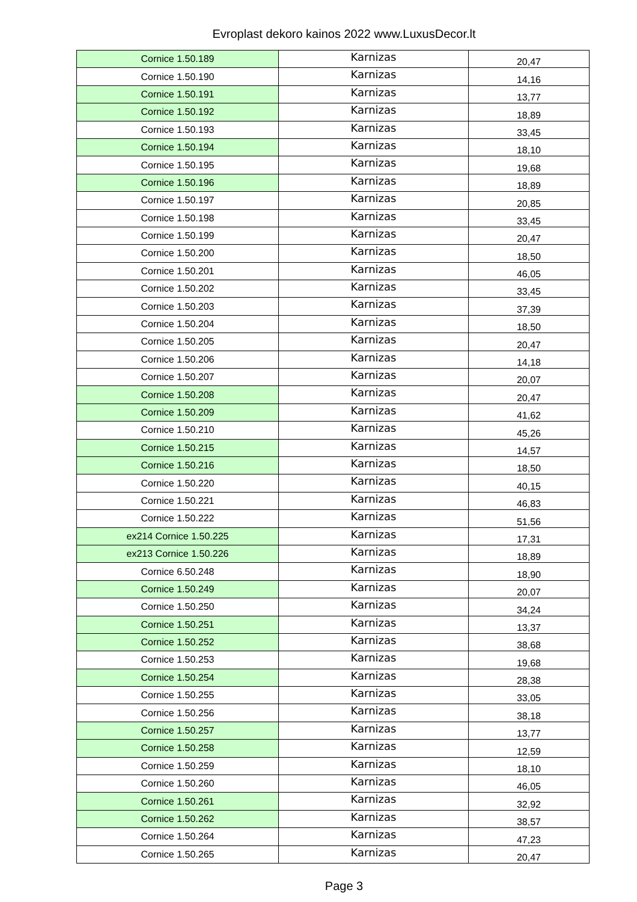Evroplast dekoro kainos 2022 www.LuxusDecor.lt
| Cornice 1.50.189 | Karnizas | 20,47 |
| Cornice 1.50.190 | Karnizas | 14,16 |
| Cornice 1.50.191 | Karnizas | 13,77 |
| Cornice 1.50.192 | Karnizas | 18,89 |
| Cornice 1.50.193 | Karnizas | 33,45 |
| Cornice 1.50.194 | Karnizas | 18,10 |
| Cornice 1.50.195 | Karnizas | 19,68 |
| Cornice 1.50.196 | Karnizas | 18,89 |
| Cornice 1.50.197 | Karnizas | 20,85 |
| Cornice 1.50.198 | Karnizas | 33,45 |
| Cornice 1.50.199 | Karnizas | 20,47 |
| Cornice 1.50.200 | Karnizas | 18,50 |
| Cornice 1.50.201 | Karnizas | 46,05 |
| Cornice 1.50.202 | Karnizas | 33,45 |
| Cornice 1.50.203 | Karnizas | 37,39 |
| Cornice 1.50.204 | Karnizas | 18,50 |
| Cornice 1.50.205 | Karnizas | 20,47 |
| Cornice 1.50.206 | Karnizas | 14,18 |
| Cornice 1.50.207 | Karnizas | 20,07 |
| Cornice 1.50.208 | Karnizas | 20,47 |
| Cornice 1.50.209 | Karnizas | 41,62 |
| Cornice 1.50.210 | Karnizas | 45,26 |
| Cornice 1.50.215 | Karnizas | 14,57 |
| Cornice 1.50.216 | Karnizas | 18,50 |
| Cornice 1.50.220 | Karnizas | 40,15 |
| Cornice 1.50.221 | Karnizas | 46,83 |
| Cornice 1.50.222 | Karnizas | 51,56 |
| ex214 Cornice 1.50.225 | Karnizas | 17,31 |
| ex213 Cornice 1.50.226 | Karnizas | 18,89 |
| Cornice 6.50.248 | Karnizas | 18,90 |
| Cornice 1.50.249 | Karnizas | 20,07 |
| Cornice 1.50.250 | Karnizas | 34,24 |
| Cornice 1.50.251 | Karnizas | 13,37 |
| Cornice 1.50.252 | Karnizas | 38,68 |
| Cornice 1.50.253 | Karnizas | 19,68 |
| Cornice 1.50.254 | Karnizas | 28,38 |
| Cornice 1.50.255 | Karnizas | 33,05 |
| Cornice 1.50.256 | Karnizas | 38,18 |
| Cornice 1.50.257 | Karnizas | 13,77 |
| Cornice 1.50.258 | Karnizas | 12,59 |
| Cornice 1.50.259 | Karnizas | 18,10 |
| Cornice 1.50.260 | Karnizas | 46,05 |
| Cornice 1.50.261 | Karnizas | 32,92 |
| Cornice 1.50.262 | Karnizas | 38,57 |
| Cornice 1.50.264 | Karnizas | 47,23 |
| Cornice 1.50.265 | Karnizas | 20,47 |
Page 3